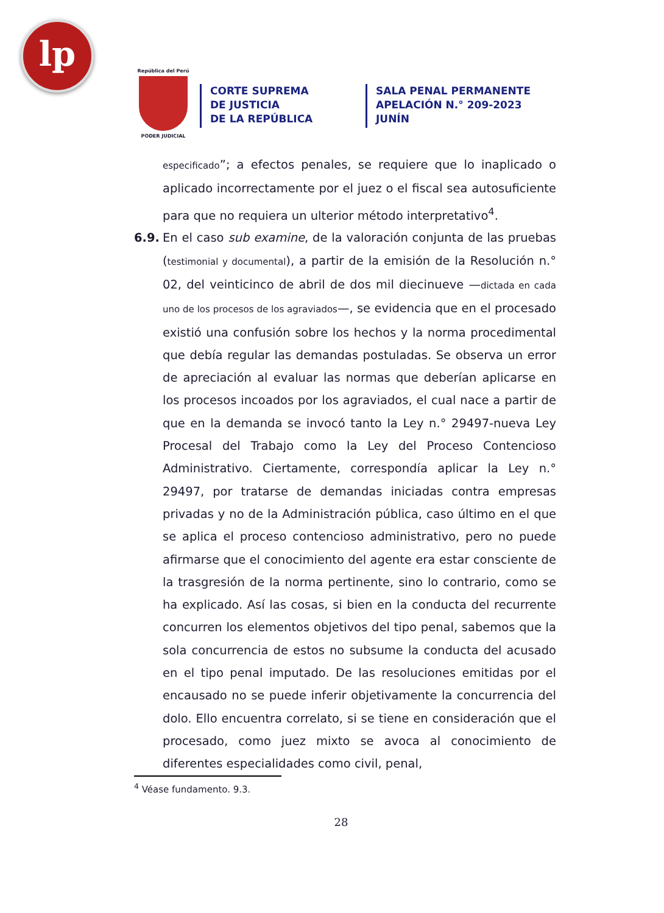lp
República del Perú
PODER JUDICIAL
CORTE SUPREMA
DE JUSTICIA
DE LA REPÚBLICA
SALA PENAL PERMANENTE
APELACIÓN N.° 209-2023
JUNÍN
especificado”; a efectos penales, se requiere que lo inaplicado o aplicado incorrectamente por el juez o el fiscal sea autosuficiente para que no requiera un ulterior método interpretativo<sup>4</sup>.
6.9. En el caso sub examine, de la valoración conjunta de las pruebas (testimonial y documental), a partir de la emisión de la Resolución n.° 02, del veinticinco de abril de dos mil diecinueve —dictada en cada uno de los procesos de los agraviados—, se evidencia que en el procesado existió una confusión sobre los hechos y la norma procedimental que debía regular las demandas postuladas. Se observa un error de apreciación al evaluar las normas que deberían aplicarse en los procesos incoados por los agraviados, el cual nace a partir de que en la demanda se invocó tanto la Ley n.° 29497-nueva Ley Procesal del Trabajo como la Ley del Proceso Contencioso Administrativo. Ciertamente, correspondía aplicar la Ley n.° 29497, por tratarse de demandas iniciadas contra empresas privadas y no de la Administración pública, caso último en el que se aplica el proceso contencioso administrativo, pero no puede afirmarse que el conocimiento del agente era estar consciente de la trasgresión de la norma pertinente, sino lo contrario, como se ha explicado. Así las cosas, si bien en la conducta del recurrente concurren los elementos objetivos del tipo penal, sabemos que la sola concurrencia de estos no subsume la conducta del acusado en el tipo penal imputado. De las resoluciones emitidas por el encausado no se puede inferir objetivamente la concurrencia del dolo. Ello encuentra correlato, si se tiene en consideración que el procesado, como juez mixto se avoca al conocimiento de diferentes especialidades como civil, penal,
<sup>4</sup> Véase fundamento. 9.3.
28